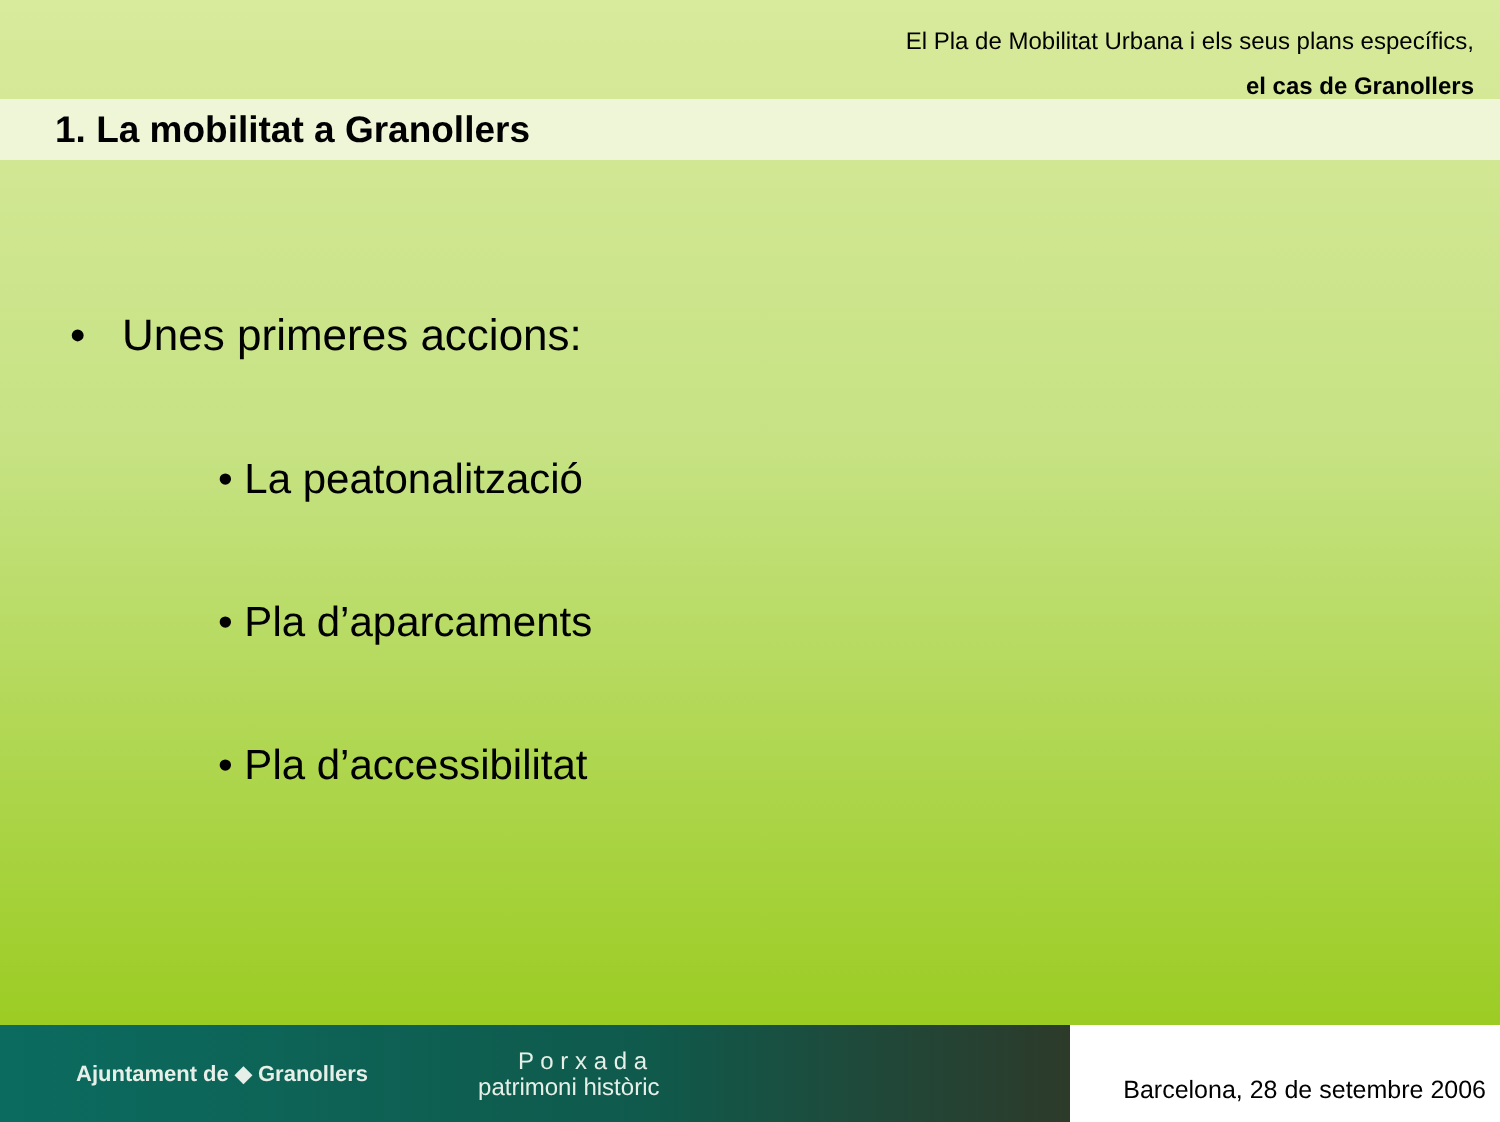El Pla de Mobilitat Urbana i els seus plans específics,
el cas de Granollers
1. La mobilitat a Granollers
• Unes primeres accions:
• La peatonalització
• Pla d’aparcaments
• Pla d’accessibilitat
Ajuntament de ◆ Granollers P o r x a d a
patrimoni històric
Barcelona, 28 de setembre 2006